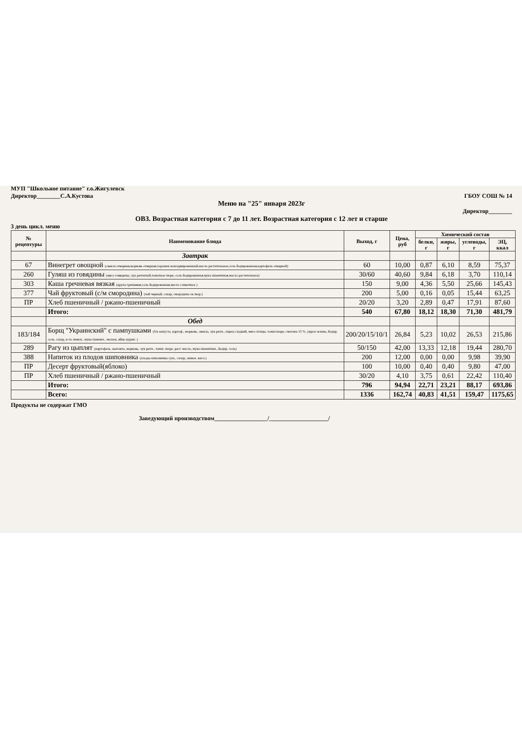МУП "Школьное питание" г.о.Жигулевск
Директор________С.А.Кустова ГБОУ СОШ № 14
Меню на "25" января 2023г
Директор________
ОВЗ. Возрастная категория с 7 до 11 лет. Возрастная категория с 12 лет и старше
3 день цикл. меню
| № рецептуры | Наименование блюда | Выход, г | Цена, руб | Химический состав | | | |
| --- | --- | --- | --- | --- | --- | --- | --- |
| | | | | белки, г | жиры, г | углеводы, г | ЭЦ, ккал |
| | Завтрак | | | | | | |
| 67 | Винегрет овощной (свекла отварная,морковь отварная,горошек консервированный,масло растительное,соль йодированная,картофель отварной) | 60 | 10,00 | 0,87 | 6,10 | 8,59 | 75,37 |
| 260 | Гуляш из говядины (мясо говядины, лук репчатый,томатное пюре, соль йодированная,мука пшеничная,масло растительное) | 30/60 | 40,60 | 9,84 | 6,18 | 3,70 | 110,14 |
| 303 | Каша гречневая вязкая (крупа гречневая,соль йодированная,масло сливочное ) | 150 | 9,00 | 4,36 | 5,50 | 25,66 | 145,43 |
| 377 | Чай фруктовый (с/м смородина) (чай черный, сахар, смородина св./мор.) | 200 | 5,00 | 0,16 | 0,05 | 15,44 | 63,25 |
| ПР | Хлеб пшеничный / ржано-пшеничный | 20/20 | 3,20 | 2,89 | 0,47 | 17,91 | 87,60 |
| | Итого: | 540 | 67,80 | 18,12 | 18,30 | 71,30 | 481,79 |
| | Обед | | | | | | |
| 183/184 | Борщ "Украинский" с пампушками (б/к капуста, картоф., морковь, свекла, лук репч., перец сладкий, мясо птицы, томат.пюре, сметана 15 %, укроп зелень, йодир. соль, сахар, к-та лимон., мука пшенич., чеснок, яйцо курин. ) | 200/20/15/10/1 | 26,84 | 5,23 | 10,02 | 26,53 | 215,86 |
| 289 | Рагу из цыплят (картофель, цыплята, морковь, лук репч., томат. пюре, раст. масло, мука пшенични., йодир. соль) | 50/150 | 42,00 | 13,33 | 12,18 | 19,44 | 280,70 |
| 388 | Напиток из плодов шиповника (плоды шиповника суш., сахар, лимон. кисл.) | 200 | 12,00 | 0,00 | 0,00 | 9,98 | 39,90 |
| ПР | Десерт фруктовый(яблоко) | 100 | 10,00 | 0,40 | 0,40 | 9,80 | 47,00 |
| ПР | Хлеб пшеничный / ржано-пшеничный | 30/20 | 4,10 | 3,75 | 0,61 | 22,42 | 110,40 |
| | Итого: | 796 | 94,94 | 22,71 | 23,21 | 88,17 | 693,86 |
| | Всего: | 1336 | 162,74 | 40,83 | 41,51 | 159,47 | 1175,65 |
Продукты не содержат ГМО
Заведующий производством__________________/____________________/